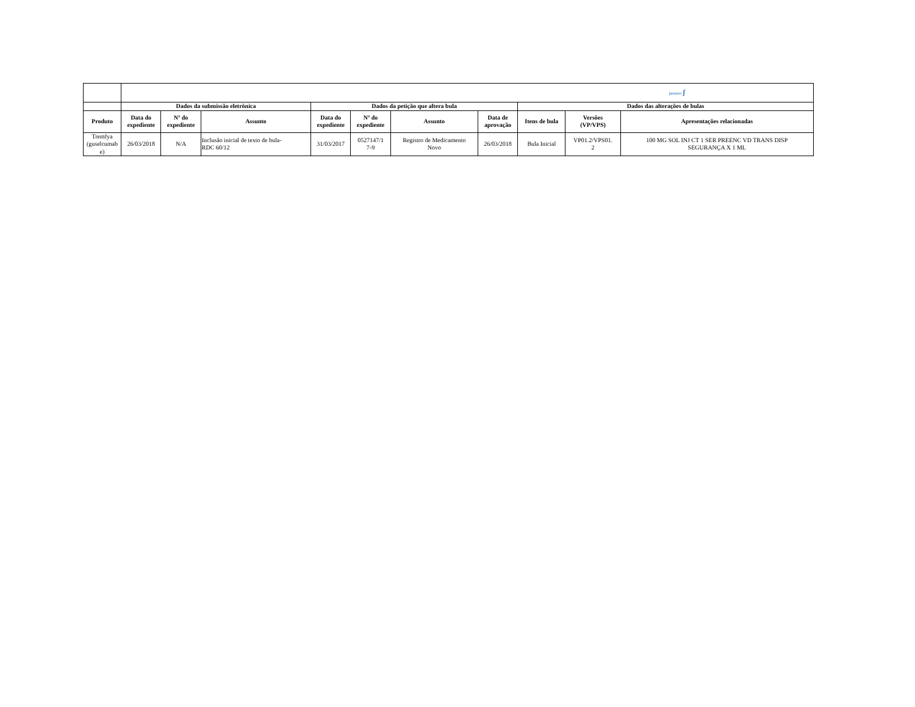| | janssen ʃ | | | | | | | | | |
| | Dados da submissão eletrônica | | | Dados da petição que altera bula | | | | Dados das alterações de bulas | | |
| Produto | Data do expediente | Nº do expediente | Assunto | Data do expediente | Nº do expediente | Assunto | Data de aprovação | Itens de bula | Versões (VP/VPS) | Apresentações relacionadas |
| Tremfya (guselcumab e) | 26/03/2018 | N/A | Inclusão inicial de texto de bula- RDC 60/12 | 31/03/2017 | 0527147/1 7-9 | Registro de Medicamento Novo | 26/03/2018 | Bula Inicial | VP01.2/VPS01. 2 | 100 MG SOL INJ CT 1 SER PREENC VD TRANS DISP SEGURANÇA X 1 ML |